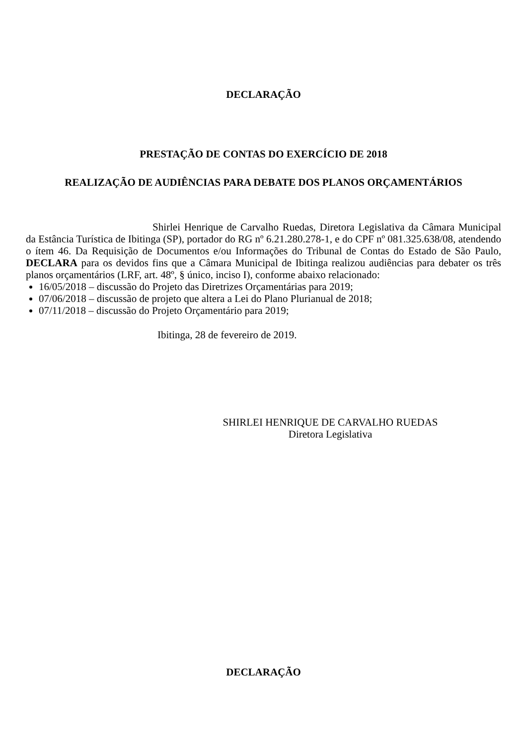DECLARAÇÃO
PRESTAÇÃO DE CONTAS DO EXERCÍCIO DE 2018
REALIZAÇÃO DE AUDIÊNCIAS PARA DEBATE DOS PLANOS ORÇAMENTÁRIOS
Shirlei Henrique de Carvalho Ruedas, Diretora Legislativa da Câmara Municipal da Estância Turística de Ibitinga (SP), portador do RG nº 6.21.280.278-1, e do CPF nº 081.325.638/08, atendendo o ítem 46. Da Requisição de Documentos e/ou Informações do Tribunal de Contas do Estado de São Paulo, DECLARA para os devidos fins que a Câmara Municipal de Ibitinga realizou audiências para debater os três planos orçamentários (LRF, art. 48º, § único, inciso I), conforme abaixo relacionado:
16/05/2018 – discussão do Projeto das Diretrizes Orçamentárias para 2019;
07/06/2018 – discussão de projeto que altera a Lei do Plano Plurianual de 2018;
07/11/2018 – discussão do Projeto Orçamentário para 2019;
Ibitinga, 28 de fevereiro de 2019.
SHIRLEI HENRIQUE DE CARVALHO RUEDAS
Diretora Legislativa
DECLARAÇÃO